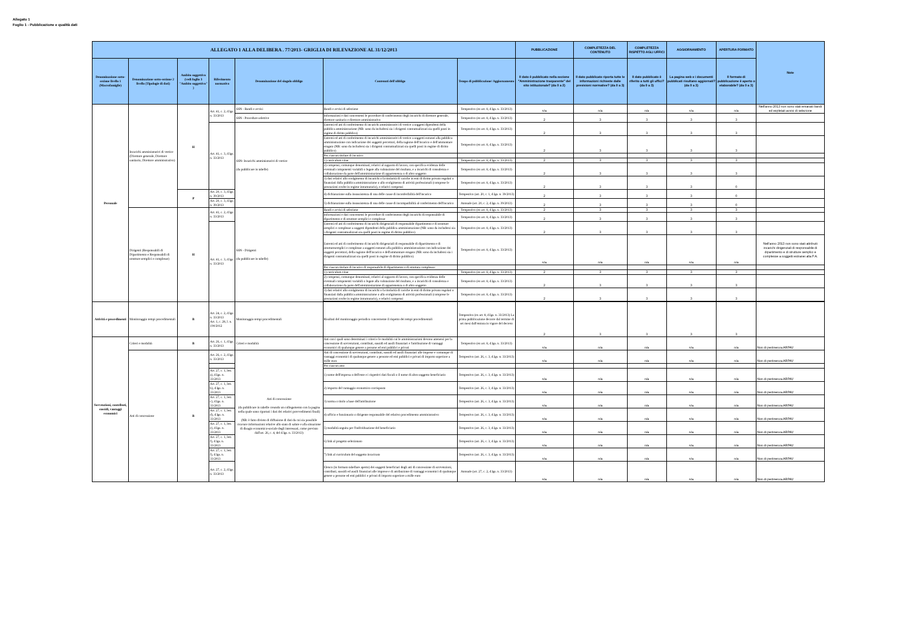Allegato 1
Foglio 1 - Pubblicazione e qualità dati
| ALLEGATO 1 ALLA DELIBERA . 77/2013- GRIGLIA DI RILEVAZIONE AL 31/12/2013 | | | | | | | PUBBLICAZIONE | COMPLETEZZA DEL CONTENUTO | COMPLETEZZA RISPETTO AGLI UFFICI | AGGIORNAMENTO | APERTURA FORMATO | Note |
| --- | --- | --- | --- | --- | --- | --- | --- | --- | --- | --- | --- | --- |
| Denominazione sotto-sezione livello 1 (Macrofamiglie) | Denominazione sotto-sezione 2 livello (Tipologie di dati) | Ambito soggettivo (vedi foglio 3 "Ambito soggettivo" ) | Riferimento normativo | Denominazione del singolo obbligo | Contenuti dell'obbligo | Tempo di pubblicazione/ Aggiornamento | Il dato è pubblicato nella sezione "Amministrazione trasparente" del sito istituzionale? (da 0 a 2) | Il dato pubblicato riporta tutte le informazioni richieste dalle previsioni normative? (da 0 a 3) | Il dato pubblicato è riferito a tutti gli uffici? (da 0 a 3) | La pagina web e i documenti pubblicati risultano aggiornati? (da 0 a 3) | Il formato di pubblicazione è aperto o elaborabile? (da 0 a 3) | |
| Personale | Incarichi amministrativi di vertice (Direttore generale, Direttore sanitario, Direttore amministrativo) | H | Art. 41, c. 2, d.lgs. n. 33/2013 | SSN - Bandi e avvisi | Bandi e avvisi di selezione | Tempestivo (ex art. 8, d.lgs. n. 33/2013) | n/a | n/a | n/a | n/a | n/a | Nell'anno 2013 non sono stati emanati bandi ed espletati avvisi di selezione |
| | | | | SSN - Procedure selettive | Informazioni e dati concernenti le procedure di conferimento degli incarichi di direttore generale, direttore sanitario e direttore amministrativo | Tempestivo (ex art. 8, d.lgs. n. 33/2013) | 2 | 3 | 3 | 3 | 3 | |
| | | | Art. 41, c. 3, d.lgs. n. 33/2013 | SSN- Incarichi amministrativi di vertice (da pubblicare in tabelle) | Estremi ed atti di conferimento di incarichi amministrativi di vertice a soggetti dipendenti della pubblica amministrazione (NB: sono da includersi sia i dirigenti contrattualizzati sia quelli posti in regime di diritto pubblico) | Tempestivo (ex art. 8, d.lgs. n. 33/2013) | 2 | 3 | 3 | 3 | 3 | |
| | | | | | Estremi ed atti di conferimento di incarichi amministrativi di vertice a soggetti estranei alla pubblica amministrazione con indicazione dei soggetti percettori, della ragione dell'incarico e dell'ammontare erogato (NB: sono da includersi sia i dirigenti contrattualizzati sia quelli posti in regime di diritto pubblico) | Tempestivo (ex art. 8, d.lgs. n. 33/2013) | 2 | 3 | 3 | 3 | 3 | |
| | | | | | Per ciascun titolare di incarico: | | | | | | | |
| | | | | | 1) curriculum vitae | Tempestivo (ex art. 8, d.lgs. n. 33/2013) | 2 | 3 | 3 | 3 | 3 | |
| | | | | | 2) compensi, comunque denominati, relativi al rapporto di lavoro, con specifica evidenza delle eventuali componenti variabili o legate alla valutazione del risultato, e a incarichi di consulenza e collaborazione da parte dell'amministrazione di appartenenza o di altro soggetto | Tempestivo (ex art. 8, d.lgs. n. 33/2013) | 2 | 3 | 3 | 3 | 3 | |
| | | | | | 3) dati relativi allo svolgimento di incarichi o la titolarità di cariche in enti di diritto privato regolati o finanziati dalla pubblica amministrazione o allo svolgimento di attività professionali (comprese le prestazioni svolte in regime intramurario), e relativi compensi | Tempestivo (ex art. 8, d.lgs. n. 33/2013) | 2 | 3 | 3 | 3 | 0 | |
| | | P | Art. 20, c. 3, d.lgs. n. 39/2013 | | 4) dichiarazione sulla insussistenza di una delle cause di inconferibilità dell'incarico | Tempestivo (art. 20, c. 1, d.lgs. n. 39/2013) | 2 | 3 | 3 | 3 | 0 | |
| | | | Art. 20, c. 3, d.lgs. n. 39/2013 | | 5) dichiarazione sulla insussistenza di una delle cause di incompatibilità al conferimento dell'incarico | Annuale (art. 20, c. 2, d.lgs. n. 39/2013) | 2 | 3 | 3 | 3 | 0 | |
| | Dirigenti (Responsabili di Dipartimento e Responsabili di strutture semplici e complesse) | H | Art. 41, c. 2, d.lgs. n. 33/2013 | SSN - Dirigenti (da pubblicare in tabelle) | Bandi e avvisi di selezione | Tempestivo (ex art. 8, d.lgs. n. 33/2013) | 2 | 3 | 3 | 3 | 3 | |
| | | | | | Informazioni e dati concernenti le procedure di conferimento degli incarichi di responsabile di dipartimento e di strutture semplici e complesse | Tempestivo (ex art. 8, d.lgs. n. 33/2013) | 2 | 3 | 3 | 3 | 3 | |
| | | | Art. 41, c. 3, d.lgs. n. 33/2013 | | Estremi ed atti di conferimento di incarichi dirigenziali di responsabile dipartimento e di strutture semplici e complesse a soggetti dipendenti della pubblica amministrazione (NB: sono da includersi sia i dirigenti contrattualizzati sia quelli posti in regime di diritto pubblico) | Tempestivo (ex art. 8, d.lgs. n. 33/2013) | 2 | 3 | 3 | 3 | 3 | |
| | | | | | Estremi ed atti di conferimento di incarichi dirigenziali di responsabile di dipartimento e di strutturesemplici e complesse a soggetti estranei alla pubblica amministrazione con indicazione dei soggetti percettori, della ragione dell'incarico e dell'ammontare erogato (NB: sono da includersi sia i dirigenti contrattualizzati sia quelli posti in regime di diritto pubblico) | Tempestivo (ex art. 8, d.lgs. n. 33/2013) | n/a | n/a | n/a | n/a | n/a | Nell'anno 2013 non sono stati attribuiti incarichi dirigenziali di responsabile di dipartimento e di strutture semplici e complesse a soggetti estranei alla P.A. |
| | | | | | Per ciascun titolare di incarico di responsabile di dipartimento e di struttura complessa: | | | | | | | |
| | | | | | 1) curriculum vitae | Tempestivo (ex art. 8, d.lgs. n. 33/2013) | 2 | 3 | 3 | 3 | 3 | |
| | | | | | 2) compensi, comunque denominati, relativi al rapporto di lavoro, con specifica evidenza delle eventuali componenti variabili o legate alla valutazione del risultato, e a incarichi di consulenza e collaborazione da parte dell'amministrazione di appartenenza o di altro soggetto | Tempestivo (ex art. 8, d.lgs. n. 33/2013) | 2 | 3 | 3 | 3 | 3 | |
| | | | | | 3) dati relativi allo svolgimento di incarichi o la titolarità di cariche in enti di diritto privato regolati o finanziati dalla pubblica amministrazione o allo svolgimento di attività professionali (comprese le prestazioni svolte in regime intramurario), e relativi compensi | Tempestivo (ex art. 8, d.lgs. n. 33/2013) | 2 | 3 | 3 | 3 | 3 | |
| Attività e procedimenti | Monitoraggio tempi procedimentali | B | Art. 24, c. 2, d.lgs. n. 33/2013 Art. 1, c. 28, l. n. 190/2012 | Monitoraggio tempi procedimentali | Risultati del monitoraggio periodico concernente il rispetto dei tempi procedimentali | Tempestivo (ex art. 8, d.lgs. n. 33/2013) La prima pubblicazione decorre dal termine di sei mesi dall'entrata in vigore del decreto | 2 | 3 | 3 | 3 | 3 | |
| Sovvenzioni, contributi, sussidi, vantaggi economici | Criteri e modalità | B | Art. 26, c. 1, d.lgs. n. 33/2013 | Criteri e modalità | Atti con i quali sono determinati i criteri e le modalità cui le amministrazioni devono attenersi per la concessione di sovvenzioni, contributi, sussidi ed ausili finanziari e l'attribuzione di vantaggi economici di qualunque genere a persone ed enti pubblici e privati | Tempestivo (ex art. 8, d.lgs. n. 33/2013) | n/a | n/a | n/a | n/a | n/a | Non di pertinenza ARPAV |
| | Atti di concessione | B | Art. 26, c. 2, d.lgs. n. 33/2013 | Atti di concessione (da pubblicare in tabelle creando un collegamento con la pagina nella quale sono riportati i dati dei relativi provvedimenti finali) (NB: è fatto divieto di diffusione di dati da cui sia possibile ricavare informazioni relative allo stato di salute e alla situazione di disagio economico-sociale degli interessati, come previsto dall'art. 26, c. 4, del d.lgs. n. 33/2013) | Atti di concessione di sovvenzioni, contributi, sussidi ed ausili finanziari alle imprese e comunque di vantaggi economici di qualunque genere a persone ed enti pubblici e privati di importo superiore a mille euro | Tempestivo (art. 26, c. 3, d.lgs. n. 33/2013) | n/a | n/a | n/a | n/a | n/a | Non di pertinenza ARPAV |
| | | | | | Per ciascun atto: | | | | | | | |
| | | | Art. 27, c. 1, lett. a), d.lgs. n. 33/2013 | | 1) nome dell'impresa o dell'ente e i rispettivi dati fiscali o il nome di altro soggetto beneficiario | Tempestivo (art. 26, c. 3, d.lgs. n. 33/2013) | n/a | n/a | n/a | n/a | n/a | Non di pertinenza ARPAV |
| | | | Art. 27, c. 1, lett. b), d.lgs. n. 33/2013 | | 2) importo del vantaggio economico corrisposto | Tempestivo (art. 26, c. 3, d.lgs. n. 33/2013) | n/a | n/a | n/a | n/a | n/a | Non di pertinenza ARPAV |
| | | | Art. 27, c. 1, lett. c), d.lgs. n. 33/2013 | | 3) norma o titolo a base dell'attribuzione | Tempestivo (art. 26, c. 3, d.lgs. n. 33/2013) | n/a | n/a | n/a | n/a | n/a | Non di pertinenza ARPAV |
| | | | Art. 27, c. 1, lett. d), d.lgs. n. 33/2013 | | 4) ufficio e funzionario o dirigente responsabile del relativo procedimento amministrativo | Tempestivo (art. 26, c. 3, d.lgs. n. 33/2013) | n/a | n/a | n/a | n/a | n/a | Non di pertinenza ARPAV |
| | | | Art. 27, c. 1, lett. e), d.lgs. n. 33/2013 | | 5) modalità seguita per l'individuazione del beneficiario | Tempestivo (art. 26, c. 3, d.lgs. n. 33/2013) | n/a | n/a | n/a | n/a | n/a | Non di pertinenza ARPAV |
| | | | Art. 27, c. 1, lett. f), d.lgs. n. 33/2013 | | 6) link al progetto selezionato | Tempestivo (art. 26, c. 3, d.lgs. n. 33/2013) | n/a | n/a | n/a | n/a | n/a | Non di pertinenza ARPAV |
| | | | Art. 27, c. 1, lett. f), d.lgs. n. 33/2013 | | 7) link al curriculum del soggetto incaricato | Tempestivo (art. 26, c. 3, d.lgs. n. 33/2013) | n/a | n/a | n/a | n/a | n/a | Non di pertinenza ARPAV |
| | | | Art. 27, c. 2, d.lgs. n. 33/2013 | | Elenco (in formato tabellare aperto) dei soggetti beneficiari degli atti di concessione di sovvenzioni, contributi, sussidi ed ausili finanziari alle imprese e di attribuzione di vantaggi economici di qualunque genere a persone ed enti pubblici e privati di importo superiore a mille euro | Annuale (art. 27, c. 2, d.lgs. n. 33/2013) | n/a | n/a | n/a | n/a | n/a | Non di pertinenza ARPAV |